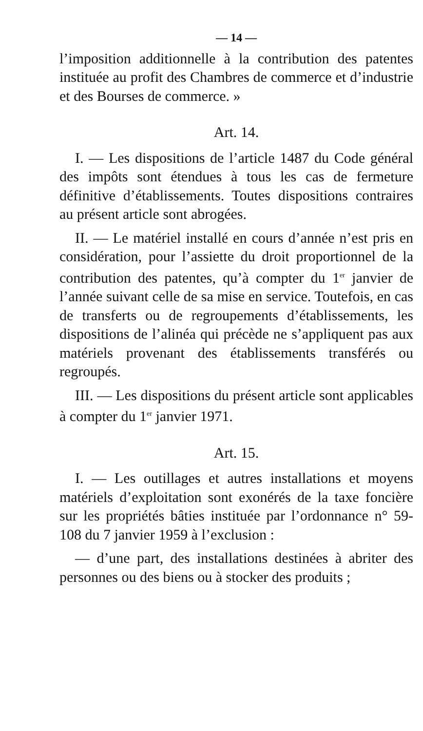— 14 —
l’imposition additionnelle à la contribution des patentes instituée au profit des Chambres de commerce et d’industrie et des Bourses de commerce. »
Art. 14.
I. — Les dispositions de l’article 1487 du Code général des impôts sont étendues à tous les cas de fermeture définitive d’établissements. Toutes dispositions contraires au présent article sont abrogées.
II. — Le matériel installé en cours d’année n’est pris en considération, pour l’assiette du droit proportionnel de la contribution des patentes, qu’à compter du 1<sup>er</sup> janvier de l’année suivant celle de sa mise en service. Toutefois, en cas de transferts ou de regroupements d’établissements, les dispositions de l’alinéa qui précède ne s’appliquent pas aux matériels provenant des établissements transférés ou regroupés.
III. — Les dispositions du présent article sont applicables à compter du 1<sup>er</sup> janvier 1971.
Art. 15.
I. — Les outillages et autres installations et moyens matériels d’exploitation sont exonérés de la taxe foncière sur les propriétés bâties instituée par l’ordonnance n° 59-108 du 7 janvier 1959 à l’exclusion :
— d’une part, des installations destinées à abriter des personnes ou des biens ou à stocker des produits ;